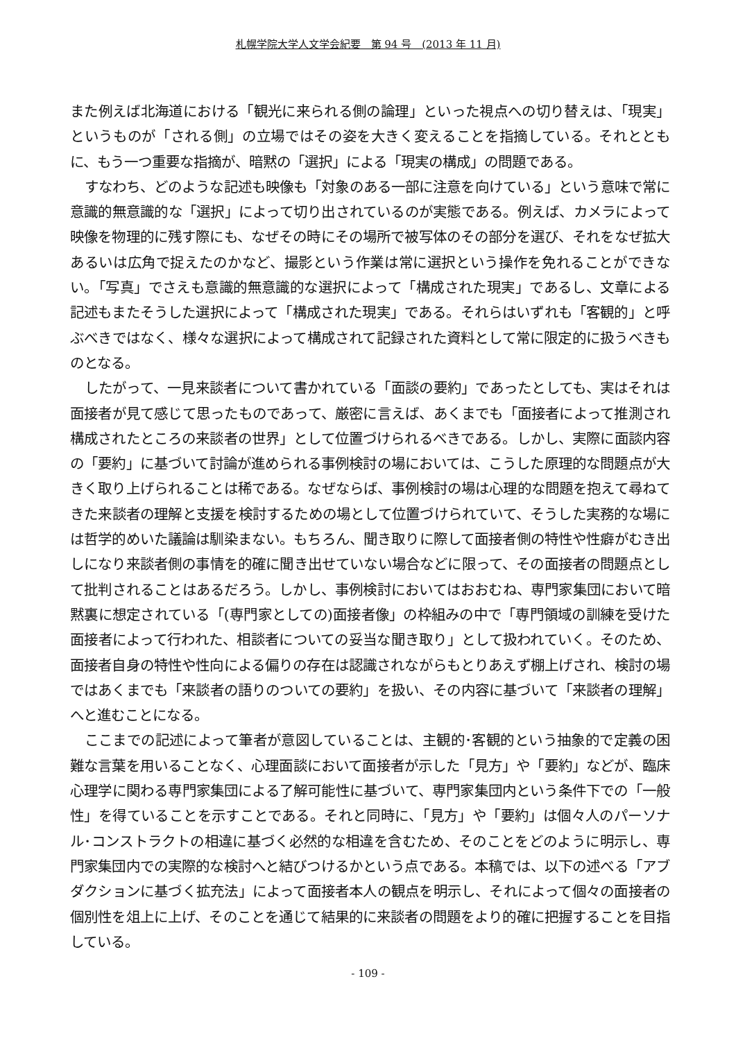札幌学院大学人文学会紀要　第 94 号　(2013 年 11 月)
また例えば北海道における「観光に来られる側の論理」といった視点への切り替えは、「現実」というものが「される側」の立場ではその姿を大きく変えることを指摘している。それとともに、もう一つ重要な指摘が、暗黙の「選択」による「現実の構成」の問題である。
すなわち、どのような記述も映像も「対象のある一部に注意を向けている」という意味で常に意識的無意識的な「選択」によって切り出されているのが実態である。例えば、カメラによって映像を物理的に残す際にも、なぜその時にその場所で被写体のその部分を選び、それをなぜ拡大あるいは広角で捉えたのかなど、撮影という作業は常に選択という操作を免れることができない。「写真」でさえも意識的無意識的な選択によって「構成された現実」であるし、文章による記述もまたそうした選択によって「構成された現実」である。それらはいずれも「客観的」と呼ぶべきではなく、様々な選択によって構成されて記録された資料として常に限定的に扱うべきものとなる。
したがって、一見来談者について書かれている「面談の要約」であったとしても、実はそれは面接者が見て感じて思ったものであって、厳密に言えば、あくまでも「面接者によって推測され構成されたところの来談者の世界」として位置づけられるべきである。しかし、実際に面談内容の「要約」に基づいて討論が進められる事例検討の場においては、こうした原理的な問題点が大きく取り上げられることは稀である。なぜならば、事例検討の場は心理的な問題を抱えて尋ねてきた来談者の理解と支援を検討するための場として位置づけられていて、そうした実務的な場には哲学的めいた議論は馴染まない。もちろん、聞き取りに際して面接者側の特性や性癖がむき出しになり来談者側の事情を的確に聞き出せていない場合などに限って、その面接者の問題点として批判されることはあるだろう。しかし、事例検討においてはおおむね、専門家集団において暗黙裏に想定されている「(専門家としての)面接者像」の枠組みの中で「専門領域の訓練を受けた面接者によって行われた、相談者についての妥当な聞き取り」として扱われていく。そのため、面接者自身の特性や性向による偏りの存在は認識されながらもとりあえず棚上げされ、検討の場ではあくまでも「来談者の語りのついての要約」を扱い、その内容に基づいて「来談者の理解」へと進むことになる。
ここまでの記述によって筆者が意図していることは、主観的･客観的という抽象的で定義の困難な言葉を用いることなく、心理面談において面接者が示した「見方」や「要約」などが、臨床心理学に関わる専門家集団による了解可能性に基づいて、専門家集団内という条件下での「一般性」を得ていることを示すことである。それと同時に、「見方」や「要約」は個々人のパーソナル･コンストラクトの相違に基づく必然的な相違を含むため、そのことをどのように明示し、専門家集団内での実際的な検討へと結びつけるかという点である。本稿では、以下の述べる「アブダクションに基づく拡充法」によって面接者本人の観点を明示し、それによって個々の面接者の個別性を俎上に上げ、そのことを通じて結果的に来談者の問題をより的確に把握することを目指している。
- 109 -